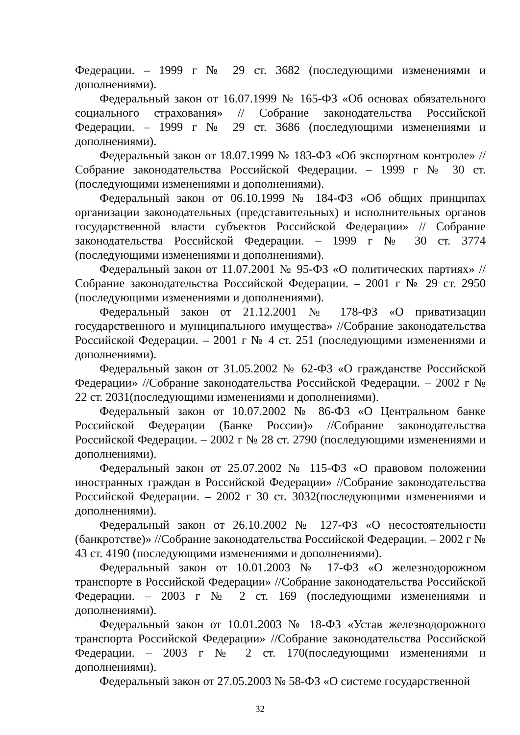Федерации. – 1999 г № 29 ст. 3682 (последующими изменениями и дополнениями).
Федеральный закон от 16.07.1999 № 165-ФЗ «Об основах обязательного социального страхования» // Собрание законодательства Российской Федерации. – 1999 г № 29 ст. 3686 (последующими изменениями и дополнениями).
Федеральный закон от 18.07.1999 № 183-ФЗ «Об экспортном контроле» // Собрание законодательства Российской Федерации. – 1999 г № 30 ст. (последующими изменениями и дополнениями).
Федеральный закон от 06.10.1999 № 184-ФЗ «Об общих принципах организации законодательных (представительных) и исполнительных органов государственной власти субъектов Российской Федерации» // Собрание законодательства Российской Федерации. – 1999 г № 30 ст. 3774 (последующими изменениями и дополнениями).
Федеральный закон от 11.07.2001 № 95-ФЗ «О политических партиях» // Собрание законодательства Российской Федерации. – 2001 г № 29 ст. 2950 (последующими изменениями и дополнениями).
Федеральный закон от 21.12.2001 № 178-ФЗ «О приватизации государственного и муниципального имущества» //Собрание законодательства Российской Федерации. – 2001 г № 4 ст. 251 (последующими изменениями и дополнениями).
Федеральный закон от 31.05.2002 № 62-ФЗ «О гражданстве Российской Федерации» //Собрание законодательства Российской Федерации. – 2002 г № 22 ст. 2031(последующими изменениями и дополнениями).
Федеральный закон от 10.07.2002 № 86-ФЗ «О Центральном банке Российской Федерации (Банке России)» //Собрание законодательства Российской Федерации. – 2002 г № 28 ст. 2790 (последующими изменениями и дополнениями).
Федеральный закон от 25.07.2002 № 115-ФЗ «О правовом положении иностранных граждан в Российской Федерации» //Собрание законодательства Российской Федерации. – 2002 г 30 ст. 3032(последующими изменениями и дополнениями).
Федеральный закон от 26.10.2002 № 127-ФЗ «О несостоятельности (банкротстве)» //Собрание законодательства Российской Федерации. – 2002 г № 43 ст. 4190 (последующими изменениями и дополнениями).
Федеральный закон от 10.01.2003 № 17-ФЗ «О железнодорожном транспорте в Российской Федерации» //Собрание законодательства Российской Федерации. – 2003 г № 2 ст. 169 (последующими изменениями и дополнениями).
Федеральный закон от 10.01.2003 № 18-ФЗ «Устав железнодорожного транспорта Российской Федерации» //Собрание законодательства Российской Федерации. – 2003 г № 2 ст. 170(последующими изменениями и дополнениями).
Федеральный закон от 27.05.2003 № 58-ФЗ «О системе государственной
32